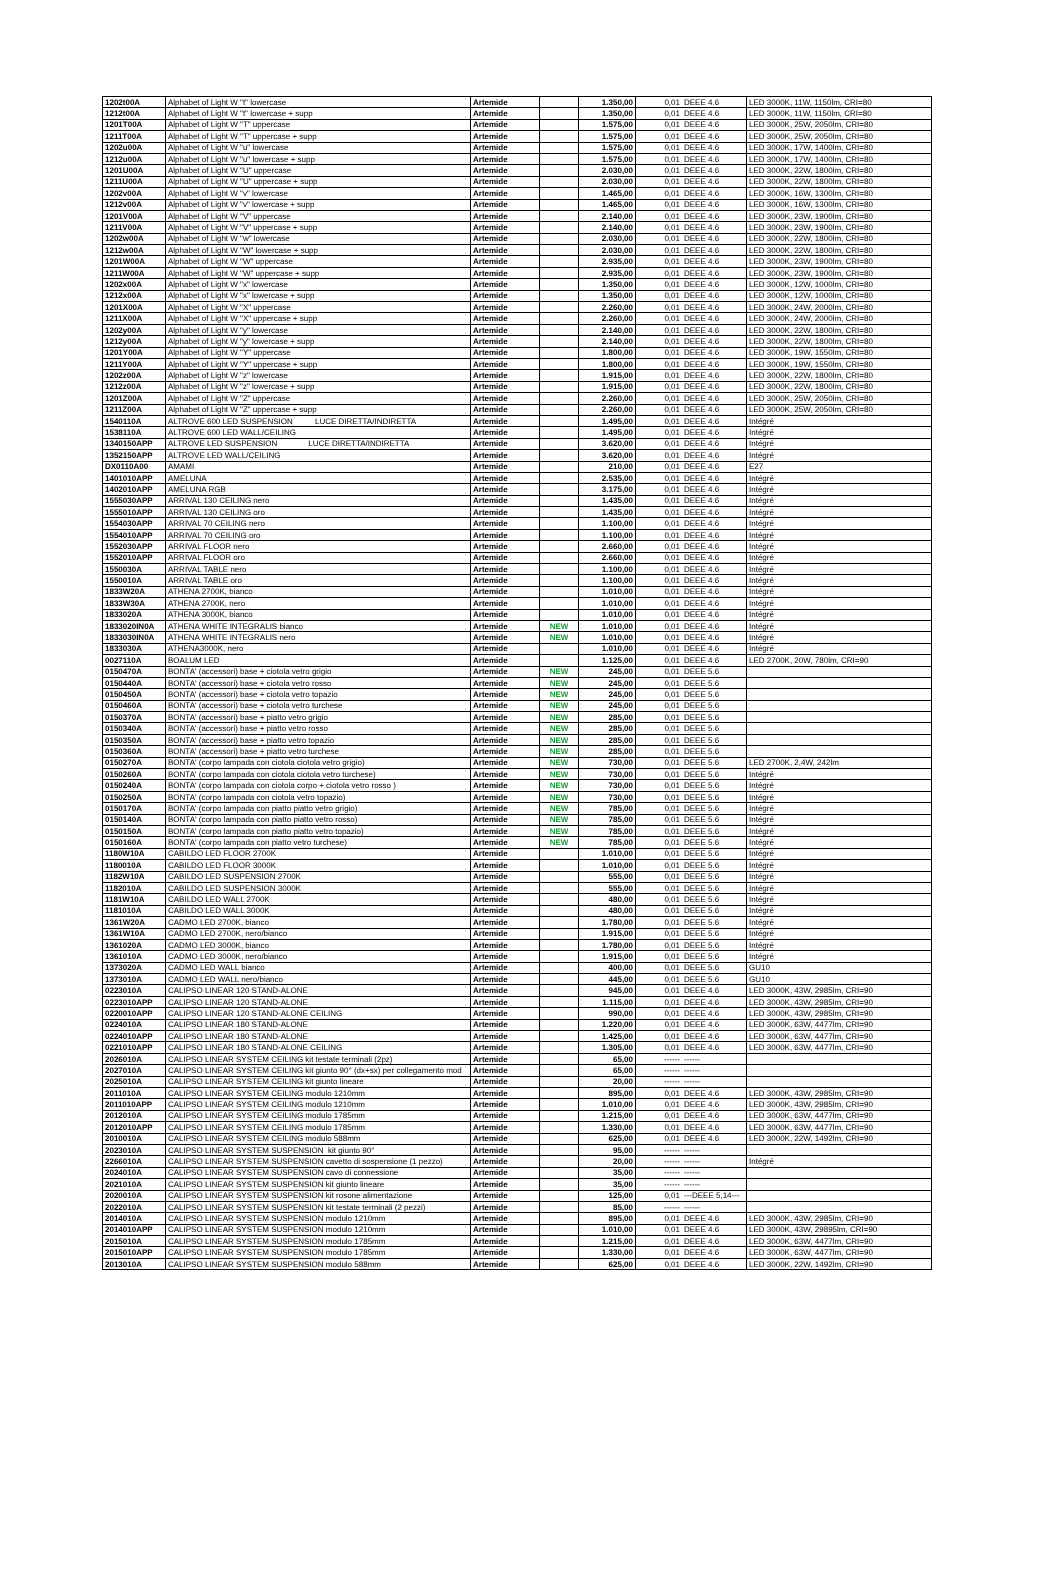| 1202t00A | Alphabet of Light W "t" lowercase | Artemide | | 1.350,00 | 0,01 | DEEE 4.6 | LED 3000K, 11W, 1150lm, CRI=80 |
| 1212t00A | Alphabet of Light W "t" lowercase + supp | Artemide | | 1.350,00 | 0,01 | DEEE 4.6 | LED 3000K, 11W, 1150lm, CRI=80 |
| 1201T00A | Alphabet of Light W "T" uppercase | Artemide | | 1.575,00 | 0,01 | DEEE 4.6 | LED 3000K, 25W, 2050lm, CRI=80 |
| 1211T00A | Alphabet of Light W "T" uppercase + supp | Artemide | | 1.575,00 | 0,01 | DEEE 4.6 | LED 3000K, 25W, 2050lm, CRI=80 |
| 1202u00A | Alphabet of Light W "u" lowercase | Artemide | | 1.575,00 | 0,01 | DEEE 4.6 | LED 3000K, 17W, 1400lm, CRI=80 |
| 1212u00A | Alphabet of Light W "u" lowercase + supp | Artemide | | 1.575,00 | 0,01 | DEEE 4.6 | LED 3000K, 17W, 1400lm, CRI=80 |
| 1201U00A | Alphabet of Light W "U" uppercase | Artemide | | 2.030,00 | 0,01 | DEEE 4.6 | LED 3000K, 22W, 1800lm, CRI=80 |
| 1211U00A | Alphabet of Light W "U" uppercase + supp | Artemide | | 2.030,00 | 0,01 | DEEE 4.6 | LED 3000K, 22W, 1800lm, CRI=80 |
| 1202v00A | Alphabet of Light W "v" lowercase | Artemide | | 1.465,00 | 0,01 | DEEE 4.6 | LED 3000K, 16W, 1300lm, CRI=80 |
| 1212v00A | Alphabet of Light W "v" lowercase + supp | Artemide | | 1.465,00 | 0,01 | DEEE 4.6 | LED 3000K, 16W, 1300lm, CRI=80 |
| 1201V00A | Alphabet of Light W "V" uppercase | Artemide | | 2.140,00 | 0,01 | DEEE 4.6 | LED 3000K, 23W, 1900lm, CRI=80 |
| 1211V00A | Alphabet of Light W "V" uppercase + supp | Artemide | | 2.140,00 | 0,01 | DEEE 4.6 | LED 3000K, 23W, 1900lm, CRI=80 |
| 1202w00A | Alphabet of Light W "w" lowercase | Artemide | | 2.030,00 | 0,01 | DEEE 4.6 | LED 3000K, 22W, 1800lm, CRI=80 |
| 1212w00A | Alphabet of Light W "W" lowercase + supp | Artemide | | 2.030,00 | 0,01 | DEEE 4.6 | LED 3000K, 22W, 1800lm, CRI=80 |
| 1201W00A | Alphabet of Light W "W" uppercase | Artemide | | 2.935,00 | 0,01 | DEEE 4.6 | LED 3000K, 23W, 1900lm, CRI=80 |
| 1211W00A | Alphabet of Light W "W" uppercase + supp | Artemide | | 2.935,00 | 0,01 | DEEE 4.6 | LED 3000K, 23W, 1900lm, CRI=80 |
| 1202x00A | Alphabet of Light W "x" lowercase | Artemide | | 1.350,00 | 0,01 | DEEE 4.6 | LED 3000K, 12W, 1000lm, CRI=80 |
| 1212x00A | Alphabet of Light W "x" lowercase + supp | Artemide | | 1.350,00 | 0,01 | DEEE 4.6 | LED 3000K, 12W, 1000lm, CRI=80 |
| 1201X00A | Alphabet of Light W "X" uppercase | Artemide | | 2.260,00 | 0,01 | DEEE 4.6 | LED 3000K, 24W, 2000lm, CRI=80 |
| 1211X00A | Alphabet of Light W "X" uppercase + supp | Artemide | | 2.260,00 | 0,01 | DEEE 4.6 | LED 3000K, 24W, 2000lm, CRI=80 |
| 1202y00A | Alphabet of Light W "y" lowercase | Artemide | | 2.140,00 | 0,01 | DEEE 4.6 | LED 3000K, 22W, 1800lm, CRI=80 |
| 1212y00A | Alphabet of Light W "y" lowercase + supp | Artemide | | 2.140,00 | 0,01 | DEEE 4.6 | LED 3000K, 22W, 1800lm, CRI=80 |
| 1201Y00A | Alphabet of Light W "Y" uppercase | Artemide | | 1.800,00 | 0,01 | DEEE 4.6 | LED 3000K, 19W, 1550lm, CRI=80 |
| 1211Y00A | Alphabet of Light W "Y" uppercase + supp | Artemide | | 1.800,00 | 0,01 | DEEE 4.6 | LED 3000K, 19W, 1550lm, CRI=80 |
| 1202z00A | Alphabet of Light W "z" lowercase | Artemide | | 1.915,00 | 0,01 | DEEE 4.6 | LED 3000K, 22W, 1800lm, CRI=80 |
| 1212z00A | Alphabet of Light W "z" lowercase + supp | Artemide | | 1.915,00 | 0,01 | DEEE 4.6 | LED 3000K, 22W, 1800lm, CRI=80 |
| 1201Z00A | Alphabet of Light W "Z" uppercase | Artemide | | 2.260,00 | 0,01 | DEEE 4.6 | LED 3000K, 25W, 2050lm, CRI=80 |
| 1211Z00A | Alphabet of Light W "Z" uppercase + supp | Artemide | | 2.260,00 | 0,01 | DEEE 4.6 | LED 3000K, 25W, 2050lm, CRI=80 |
| 1540110A | ALTROVE 600 LED SUSPENSION LUCE DIRETTA/INDIRETTA | Artemide | | 1.495,00 | 0,01 | DEEE 4.6 | Intégré |
| 1538110A | ALTROVE 600 LED WALL/CEILING | Artemide | | 1.495,00 | 0,01 | DEEE 4.6 | Intégré |
| 1340150APP | ALTROVE LED SUSPENSION LUCE DIRETTA/INDIRETTA | Artemide | | 3.620,00 | 0,01 | DEEE 4.6 | Intégré |
| 1352150APP | ALTROVE LED WALL/CEILING | Artemide | | 3.620,00 | 0,01 | DEEE 4.6 | Intégré |
| DX0110A00 | AMAMI | Artemide | | 210,00 | 0,01 | DEEE 4.6 | E27 |
| 1401010APP | AMELUNA | Artemide | | 2.535,00 | 0,01 | DEEE 4.6 | Intégré |
| 1402010APP | AMELUNA RGB | Artemide | | 3.175,00 | 0,01 | DEEE 4.6 | Intégré |
| 1555030APP | ARRIVAL 130 CEILING nero | Artemide | | 1.435,00 | 0,01 | DEEE 4.6 | Intégré |
| 1555010APP | ARRIVAL 130 CEILING oro | Artemide | | 1.435,00 | 0,01 | DEEE 4.6 | Intégré |
| 1554030APP | ARRIVAL 70 CEILING nero | Artemide | | 1.100,00 | 0,01 | DEEE 4.6 | Intégré |
| 1554010APP | ARRIVAL 70 CEILING oro | Artemide | | 1.100,00 | 0,01 | DEEE 4.6 | Intégré |
| 1552030APP | ARRIVAL FLOOR nero | Artemide | | 2.660,00 | 0,01 | DEEE 4.6 | Intégré |
| 1552010APP | ARRIVAL FLOOR oro | Artemide | | 2.660,00 | 0,01 | DEEE 4.6 | Intégré |
| 1550030A | ARRIVAL TABLE nero | Artemide | | 1.100,00 | 0,01 | DEEE 4.6 | Intégré |
| 1550010A | ARRIVAL TABLE oro | Artemide | | 1.100,00 | 0,01 | DEEE 4.6 | Intégré |
| 1833W20A | ATHENA 2700K, bianco | Artemide | | 1.010,00 | 0,01 | DEEE 4.6 | Intégré |
| 1833W30A | ATHENA 2700K, nero | Artemide | | 1.010,00 | 0,01 | DEEE 4.6 | Intégré |
| 1833020A | ATHENA 3000K, bianco | Artemide | | 1.010,00 | 0,01 | DEEE 4.6 | Intégré |
| 1833020IN0A | ATHENA WHITE INTEGRALIS bianco | Artemide | NEW | 1.010,00 | 0,01 | DEEE 4.6 | Intégré |
| 1833030IN0A | ATHENA WHITE INTEGRALIS nero | Artemide | NEW | 1.010,00 | 0,01 | DEEE 4.6 | Intégré |
| 1833030A | ATHENA3000K, nero | Artemide | | 1.010,00 | 0,01 | DEEE 4.6 | Intégré |
| 0027110A | BOALUM LED | Artemide | | 1.125,00 | 0,01 | DEEE 4.6 | LED 2700K, 20W, 780lm, CRI=90 |
| 0150470A | BONTA' (accessori) base + ciotola vetro grigio | Artemide | NEW | 245,00 | 0,01 | DEEE 5.6 | |
| 0150440A | BONTA' (accessori) base + ciotola vetro rosso | Artemide | NEW | 245,00 | 0,01 | DEEE 5.6 | |
| 0150450A | BONTA' (accessori) base + ciotola vetro topazio | Artemide | NEW | 245,00 | 0,01 | DEEE 5.6 | |
| 0150460A | BONTA' (accessori) base + ciotola vetro turchese | Artemide | NEW | 245,00 | 0,01 | DEEE 5.6 | |
| 0150370A | BONTA' (accessori) base + piatto vetro grigio | Artemide | NEW | 285,00 | 0,01 | DEEE 5.6 | |
| 0150340A | BONTA' (accessori) base + piatto vetro rosso | Artemide | NEW | 285,00 | 0,01 | DEEE 5.6 | |
| 0150350A | BONTA' (accessori) base + piatto vetro topazio | Artemide | NEW | 285,00 | 0,01 | DEEE 5.6 | |
| 0150360A | BONTA' (accessori) base + piatto vetro turchese | Artemide | NEW | 285,00 | 0,01 | DEEE 5.6 | |
| 0150270A | BONTA' (corpo lampada con ciotola ciotola vetro grigio) | Artemide | NEW | 730,00 | 0,01 | DEEE 5.6 | LED 2700K, 2,4W, 242lm |
| 0150260A | BONTA' (corpo lampada con ciotola ciotola vetro turchese) | Artemide | NEW | 730,00 | 0,01 | DEEE 5.6 | Intégré |
| 0150240A | BONTA' (corpo lampada con ciotola corpo + ciotola vetro rosso ) | Artemide | NEW | 730,00 | 0,01 | DEEE 5.6 | Intégré |
| 0150250A | BONTA' (corpo lampada con ciotola vetro topazio) | Artemide | NEW | 730,00 | 0,01 | DEEE 5.6 | Intégré |
| 0150170A | BONTA' (corpo lampada con piatto piatto vetro grigio) | Artemide | NEW | 785,00 | 0,01 | DEEE 5.6 | Intégré |
| 0150140A | BONTA' (corpo lampada con piatto piatto vetro rosso) | Artemide | NEW | 785,00 | 0,01 | DEEE 5.6 | Intégré |
| 0150150A | BONTA' (corpo lampada con piatto piatto vetro topazio) | Artemide | NEW | 785,00 | 0,01 | DEEE 5.6 | Intégré |
| 0150160A | BONTA' (corpo lampada con piatto vetro turchese) | Artemide | NEW | 785,00 | 0,01 | DEEE 5.6 | Intégré |
| 1180W10A | CABILDO LED FLOOR 2700K | Artemide | | 1.010,00 | 0,01 | DEEE 5.6 | Intégré |
| 1180010A | CABILDO LED FLOOR 3000K | Artemide | | 1.010,00 | 0,01 | DEEE 5.6 | Intégré |
| 1182W10A | CABILDO LED SUSPENSION 2700K | Artemide | | 555,00 | 0,01 | DEEE 5.6 | Intégré |
| 1182010A | CABILDO LED SUSPENSION 3000K | Artemide | | 555,00 | 0,01 | DEEE 5.6 | Intégré |
| 1181W10A | CABILDO LED WALL 2700K | Artemide | | 480,00 | 0,01 | DEEE 5.6 | Intégré |
| 1181010A | CABILDO LED WALL 3000K | Artemide | | 480,00 | 0,01 | DEEE 5.6 | Intégré |
| 1361W20A | CADMO LED 2700K, bianco | Artemide | | 1.780,00 | 0,01 | DEEE 5.6 | Intégré |
| 1361W10A | CADMO LED 2700K, nero/bianco | Artemide | | 1.915,00 | 0,01 | DEEE 5.6 | Intégré |
| 1361020A | CADMO LED 3000K, bianco | Artemide | | 1.780,00 | 0,01 | DEEE 5.6 | Intégré |
| 1361010A | CADMO LED 3000K, nero/bianco | Artemide | | 1.915,00 | 0,01 | DEEE 5.6 | Intégré |
| 1373020A | CADMO LED WALL bianco | Artemide | | 400,00 | 0,01 | DEEE 5.6 | GU10 |
| 1373010A | CADMO LED WALL nero/bianco | Artemide | | 445,00 | 0,01 | DEEE 5.6 | GU10 |
| 0223010A | CALIPSO LINEAR 120 STAND-ALONE | Artemide | | 945,00 | 0,01 | DEEE 4.6 | LED 3000K, 43W, 2985lm, CRI=90 |
| 0223010APP | CALIPSO LINEAR 120 STAND-ALONE | Artemide | | 1.115,00 | 0,01 | DEEE 4.6 | LED 3000K, 43W, 2985lm, CRI=90 |
| 0220010APP | CALIPSO LINEAR 120 STAND-ALONE CEILING | Artemide | | 990,00 | 0,01 | DEEE 4.6 | LED 3000K, 43W, 2985lm, CRI=90 |
| 0224010A | CALIPSO LINEAR 180 STAND-ALONE | Artemide | | 1.220,00 | 0,01 | DEEE 4.6 | LED 3000K, 63W, 4477lm, CRI=90 |
| 0224010APP | CALIPSO LINEAR 180 STAND-ALONE | Artemide | | 1.425,00 | 0,01 | DEEE 4.6 | LED 3000K, 63W, 4477lm, CRI=90 |
| 0221010APP | CALIPSO LINEAR 180 STAND-ALONE CEILING | Artemide | | 1.305,00 | 0,01 | DEEE 4.6 | LED 3000K, 63W, 4477lm, CRI=90 |
| 2026010A | CALIPSO LINEAR SYSTEM CEILING kit testate terminali (2pz) | Artemide | | 65,00 | ------ | ------ | |
| 2027010A | CALIPSO LINEAR SYSTEM CEILING kit giunto 90° (dx+sx) per collegamento mod | Artemide | | 65,00 | ------ | ------ | |
| 2025010A | CALIPSO LINEAR SYSTEM CEILING kit giunto lineare | Artemide | | 20,00 | ------ | ------ | |
| 2011010A | CALIPSO LINEAR SYSTEM CEILING modulo 1210mm | Artemide | | 895,00 | 0,01 | DEEE 4.6 | LED 3000K, 43W, 2985lm, CRI=90 |
| 2011010APP | CALIPSO LINEAR SYSTEM CEILING modulo 1210mm | Artemide | | 1.010,00 | 0,01 | DEEE 4.6 | LED 3000K, 43W, 2985lm, CRI=90 |
| 2012010A | CALIPSO LINEAR SYSTEM CEILING modulo 1785mm | Artemide | | 1.215,00 | 0,01 | DEEE 4.6 | LED 3000K, 63W, 4477lm, CRI=90 |
| 2012010APP | CALIPSO LINEAR SYSTEM CEILING modulo 1785mm | Artemide | | 1.330,00 | 0,01 | DEEE 4.6 | LED 3000K, 63W, 4477lm, CRI=90 |
| 2010010A | CALIPSO LINEAR SYSTEM CEILING modulo 588mm | Artemide | | 625,00 | 0,01 | DEEE 4.6 | LED 3000K, 22W, 1492lm, CRI=90 |
| 2023010A | CALIPSO LINEAR SYSTEM SUSPENSION kit giunto 90° | Artemide | | 95,00 | ------ | ------ | |
| 2266010A | CALIPSO LINEAR SYSTEM SUSPENSION cavetto di sospensione (1 pezzo) | Artemide | | 20,00 | ------ | ------ | Intégré |
| 2024010A | CALIPSO LINEAR SYSTEM SUSPENSION cavo di connessione | Artemide | | 35,00 | ------ | ------ | |
| 2021010A | CALIPSO LINEAR SYSTEM SUSPENSION kit giunto lineare | Artemide | | 35,00 | ------ | ------ | |
| 2020010A | CALIPSO LINEAR SYSTEM SUSPENSION kit rosone alimentazione | Artemide | | 125,00 | 0,01 | ---DEEE 5,14--- | |
| 2022010A | CALIPSO LINEAR SYSTEM SUSPENSION kit testate terminali (2 pezzi) | Artemide | | 85,00 | ------ | ------ | |
| 2014010A | CALIPSO LINEAR SYSTEM SUSPENSION modulo 1210mm | Artemide | | 895,00 | 0,01 | DEEE 4.6 | LED 3000K, 43W, 2985lm, CRI=90 |
| 2014010APP | CALIPSO LINEAR SYSTEM SUSPENSION modulo 1210mm | Artemide | | 1.010,00 | 0,01 | DEEE 4.6 | LED 3000K, 43W, 29895lm, CRI=90 |
| 2015010A | CALIPSO LINEAR SYSTEM SUSPENSION modulo 1785mm | Artemide | | 1.215,00 | 0,01 | DEEE 4.6 | LED 3000K, 63W, 4477lm, CRI=90 |
| 2015010APP | CALIPSO LINEAR SYSTEM SUSPENSION modulo 1785mm | Artemide | | 1.330,00 | 0,01 | DEEE 4.6 | LED 3000K, 63W, 4477lm, CRI=90 |
| 2013010A | CALIPSO LINEAR SYSTEM SUSPENSION modulo 588mm | Artemide | | 625,00 | 0,01 | DEEE 4.6 | LED 3000K, 22W, 1492lm, CRI=90 |